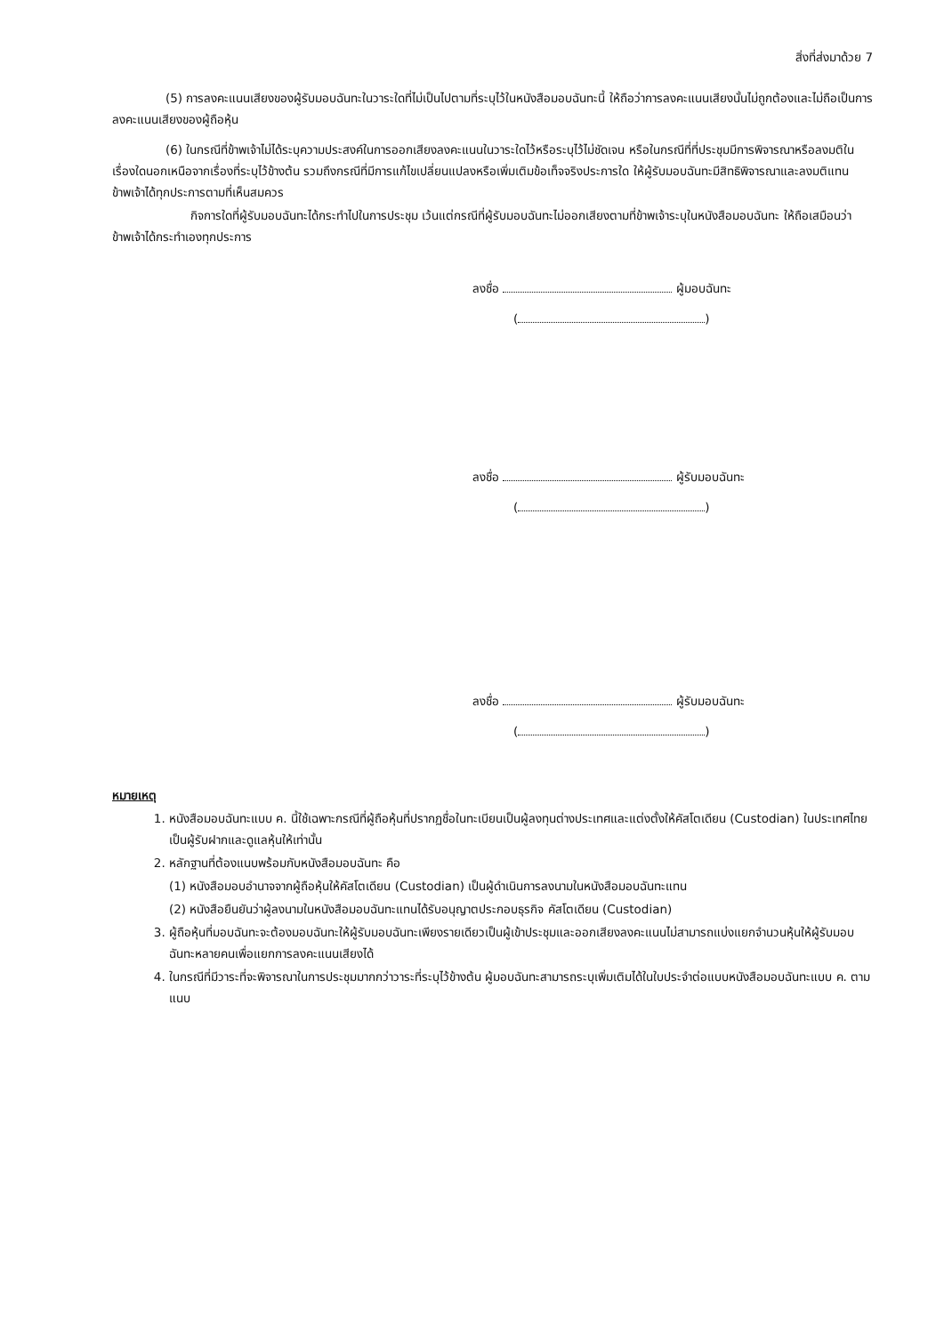สิ่งที่ส่งมาด้วย 7
(5) การลงคะแนนเสียงของผู้รับมอบฉันทะในวาระใดที่ไม่เป็นไปตามที่ระบุไว้ในหนังสือมอบฉันทะนี้ ให้ถือว่าการลงคะแนนเสียงนั้นไม่ถูกต้องและไม่ถือเป็นการลงคะแนนเสียงของผู้ถือหุ้น
(6) ในกรณีที่ข้าพเจ้าไม่ได้ระบุความประสงค์ในการออกเสียงลงคะแนนในวาระใดไว้หรือระบุไว้ไม่ชัดเจน หรือในกรณีที่ที่ประชุมมีการพิจารณาหรือลงมติในเรื่องใดนอกเหนือจากเรื่องที่ระบุไว้ข้างต้น รวมถึงกรณีที่มีการแก้ไขเปลี่ยนแปลงหรือเพิ่มเติมข้อเท็จจริงประการใด ให้ผู้รับมอบฉันทะมีสิทธิพิจารณาและลงมติแทนข้าพเจ้าได้ทุกประการตามที่เห็นสมควร
กิจการใดที่ผู้รับมอบฉันทะได้กระทำไปในการประชุม เว้นแต่กรณีที่ผู้รับมอบฉันทะไม่ออกเสียงตามที่ข้าพเจ้าระบุในหนังสือมอบฉันทะ ให้ถือเสมือนว่าข้าพเจ้าได้กระทำเองทุกประการ
ลงชื่อ ผู้มอบฉันทะ
( )
ลงชื่อ ผู้รับมอบฉันทะ
( )
ลงชื่อ ผู้รับมอบฉันทะ
( )
หมายเหตุ
1. หนังสือมอบฉันทะแบบ ค. นี้ใช้เฉพาะกรณีที่ผู้ถือหุ้นที่ปรากฏชื่อในทะเบียนเป็นผู้ลงทุนต่างประเทศและแต่งตั้งให้คัสโตเดียน (Custodian) ในประเทศไทยเป็นผู้รับฝากและดูแลหุ้นให้เท่านั้น
2. หลักฐานที่ต้องแนบพร้อมกับหนังสือมอบฉันทะ คือ
(1) หนังสือมอบอำนาจจากผู้ถือหุ้นให้คัสโตเดียน (Custodian) เป็นผู้ดำเนินการลงนามในหนังสือมอบฉันทะแทน
(2) หนังสือยืนยันว่าผู้ลงนามในหนังสือมอบฉันทะแทนได้รับอนุญาตประกอบธุรกิจ คัสโตเดียน (Custodian)
3. ผู้ถือหุ้นที่มอบฉันทะจะต้องมอบฉันทะให้ผู้รับมอบฉันทะเพียงรายเดียวเป็นผู้เข้าประชุมและออกเสียงลงคะแนนไม่สามารถแบ่งแยกจำนวนหุ้นให้ผู้รับมอบฉันทะหลายคนเพื่อแยกการลงคะแนนเสียงได้
4. ในกรณีที่มีวาระที่จะพิจารณาในการประชุมมากกว่าวาระที่ระบุไว้ข้างต้น ผู้มอบฉันทะสามารถระบุเพิ่มเติมได้ในใบประจำต่อแบบหนังสือมอบฉันทะแบบ ค. ตามแนบ